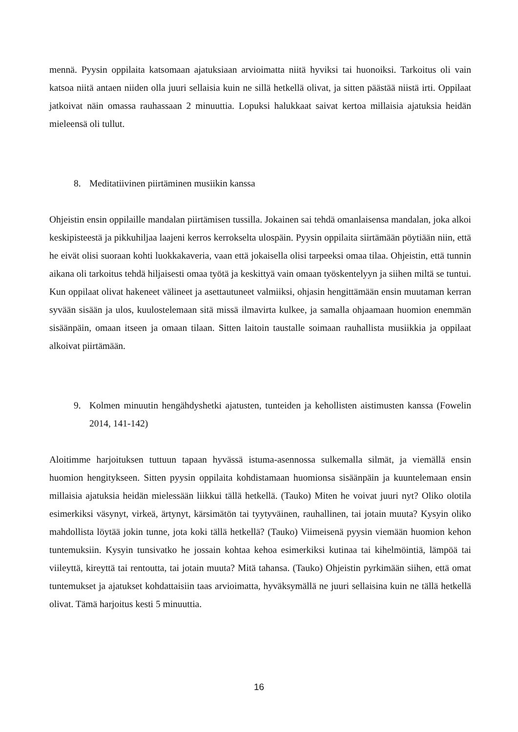mennä. Pyysin oppilaita katsomaan ajatuksiaan arvioimatta niitä hyviksi tai huonoiksi. Tarkoitus oli vain katsoa niitä antaen niiden olla juuri sellaisia kuin ne sillä hetkellä olivat, ja sitten päästää niistä irti. Oppilaat jatkoivat näin omassa rauhassaan 2 minuuttia. Lopuksi halukkaat saivat kertoa millaisia ajatuksia heidän mieleensä oli tullut.
8. Meditatiivinen piirtäminen musiikin kanssa
Ohjeistin ensin oppilaille mandalan piirtämisen tussilla. Jokainen sai tehdä omanlaisensa mandalan, joka alkoi keskipisteestä ja pikkuhiljaa laajeni kerros kerrokselta ulospäin. Pyysin oppilaita siirtämään pöytiään niin, että he eivät olisi suoraan kohti luokkakaveria, vaan että jokaisella olisi tarpeeksi omaa tilaa. Ohjeistin, että tunnin aikana oli tarkoitus tehdä hiljaisesti omaa työtä ja keskittyä vain omaan työskentelyyn ja siihen miltä se tuntui. Kun oppilaat olivat hakeneet välineet ja asettautuneet valmiiksi, ohjasin hengittämään ensin muutaman kerran syvään sisään ja ulos, kuulostelemaan sitä missä ilmavirta kulkee, ja samalla ohjaamaan huomion enemmän sisäänpäin, omaan itseen ja omaan tilaan. Sitten laitoin taustalle soimaan rauhallista musiikkia ja oppilaat alkoivat piirtämään.
9. Kolmen minuutin hengähdyshetki ajatusten, tunteiden ja kehollisten aistimusten kanssa (Fowelin 2014, 141-142)
Aloitimme harjoituksen tuttuun tapaan hyvässä istuma-asennossa sulkemalla silmät, ja viemällä ensin huomion hengitykseen. Sitten pyysin oppilaita kohdistamaan huomionsa sisäänpäin ja kuuntelemaan ensin millaisia ajatuksia heidän mielessään liikkui tällä hetkellä. (Tauko) Miten he voivat juuri nyt? Oliko olotila esimerkiksi väsynyt, virkeä, ärtynyt, kärsimätön tai tyytyväinen, rauhallinen, tai jotain muuta? Kysyin oliko mahdollista löytää jokin tunne, jota koki tällä hetkellä? (Tauko) Viimeisenä pyysin viemään huomion kehon tuntemuksiin. Kysyin tunsivatko he jossain kohtaa kehoa esimerkiksi kutinaa tai kihelmöintiä, lämpöä tai viileyttä, kireyttä tai rentoutta, tai jotain muuta? Mitä tahansa. (Tauko) Ohjeistin pyrkimään siihen, että omat tuntemukset ja ajatukset kohdattaisiin taas arvioimatta, hyväksymällä ne juuri sellaisina kuin ne tällä hetkellä olivat. Tämä harjoitus kesti 5 minuuttia.
16